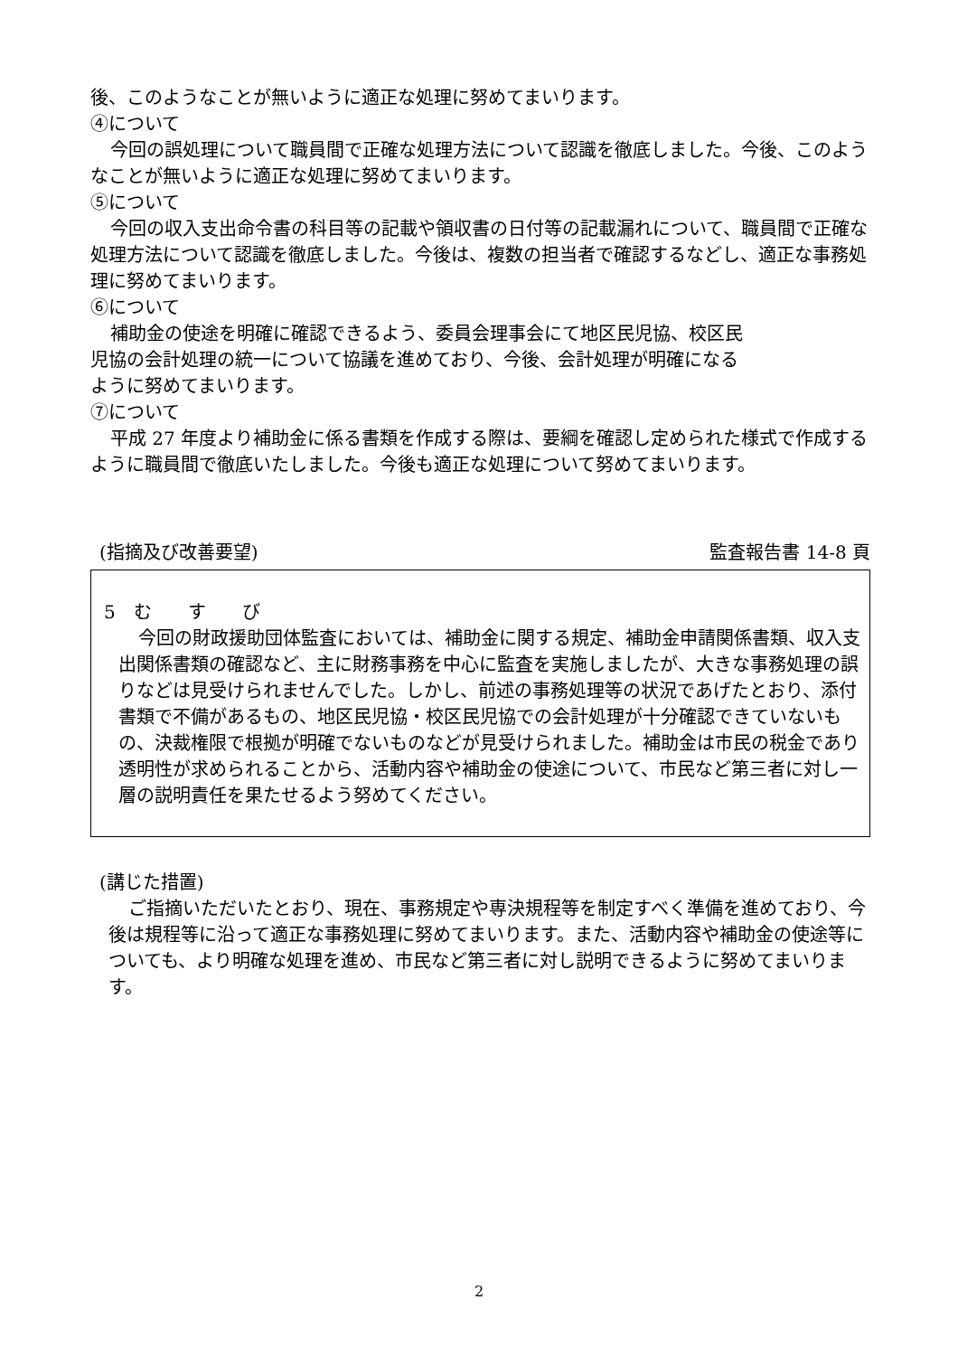後、このようなことが無いように適正な処理に努めてまいります。
④について
今回の誤処理について職員間で正確な処理方法について認識を徹底しました。今後、このようなことが無いように適正な処理に努めてまいります。
⑤について
今回の収入支出命令書の科目等の記載や領収書の日付等の記載漏れについて、職員間で正確な処理方法について認識を徹底しました。今後は、複数の担当者で確認するなどし、適正な事務処理に努めてまいります。
⑥について
補助金の使途を明確に確認できるよう、委員会理事会にて地区民児協、校区民
児協の会計処理の統一について協議を進めており、今後、会計処理が明確になる
ように努めてまいります。
⑦について
平成 27 年度より補助金に係る書類を作成する際は、要綱を確認し定められた様式で作成するように職員間で徹底いたしました。今後も適正な処理について努めてまいります。
(指摘及び改善要望) 監査報告書 14-8 頁
5　む　　す　　び
今回の財政援助団体監査においては、補助金に関する規定、補助金申請関係書類、収入支出関係書類の確認など、主に財務事務を中心に監査を実施しましたが、大きな事務処理の誤りなどは見受けられませんでした。しかし、前述の事務処理等の状況であげたとおり、添付書類で不備があるもの、地区民児協・校区民児協での会計処理が十分確認できていないもの、決裁権限で根拠が明確でないものなどが見受けられました。補助金は市民の税金であり透明性が求められることから、活動内容や補助金の使途について、市民など第三者に対し一層の説明責任を果たせるよう努めてください。
(講じた措置)
ご指摘いただいたとおり、現在、事務規定や専決規程等を制定すべく準備を進めており、今後は規程等に沿って適正な事務処理に努めてまいります。また、活動内容や補助金の使途等についても、より明確な処理を進め、市民など第三者に対し説明できるように努めてまいります。
2